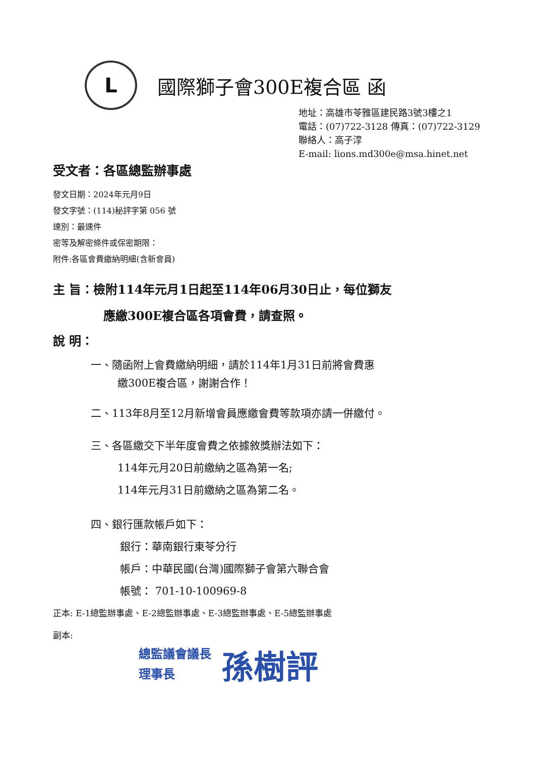L
國際獅子會300E複合區 函
地址：高雄市苓雅區建民路3號3樓之1
電話：(07)722-3128 傳真：(07)722-3129
聯絡人：高子淳
E-mail: lions.md300e@msa.hinet.net
受文者：各區總監辦事處
發文日期：2024年元月9日
發文字號：(114)秘評字第 056 號
速別：最速件
密等及解密條件或保密期限：
附件:各區會費繳納明細(含新會員)
主 旨：檢附114年元月1日起至114年06月30日止，每位獅友
應繳300E複合區各項會費，請查照。
說 明：
一、隨函附上會費繳納明細，請於114年1月31日前將會費惠
繳300E複合區，謝謝合作！
二、113年8月至12月新增會員應繳會費等款項亦請一併繳付。
三、各區繳交下半年度會費之依據敘獎辦法如下：
114年元月20日前繳納之區為第一名;
114年元月31日前繳納之區為第二名。
四、銀行匯款帳戶如下：
銀行：華南銀行東苓分行
帳戶：中華民國(台灣)國際獅子會第六聯合會
帳號： 701-10-100969-8
正本: E-1總監辦事處、E-2總監辦事處、E-3總監辦事處、E-5總監辦事處
副本:
總監議會議長
理事長
孫樹評